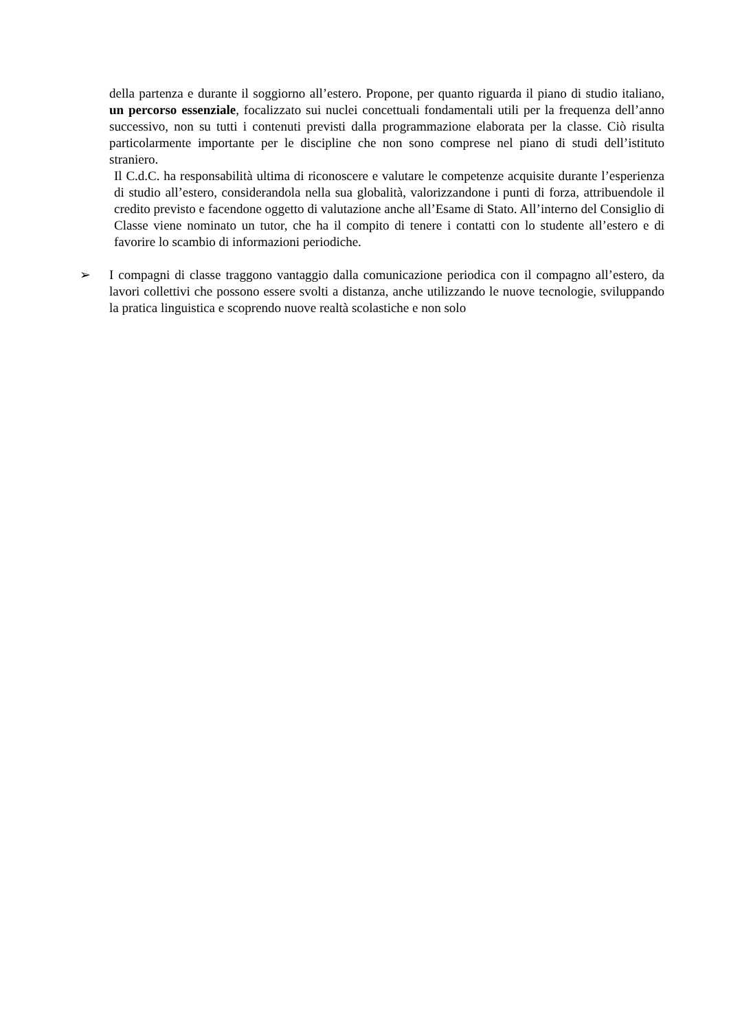della partenza e durante il soggiorno all’estero. Propone, per quanto riguarda il piano di studio italiano, un percorso essenziale, focalizzato sui nuclei concettuali fondamentali utili per la frequenza dell’anno successivo, non su tutti i contenuti previsti dalla programmazione elaborata per la classe. Ciò risulta particolarmente importante per le discipline che non sono comprese nel piano di studi dell’istituto straniero.
Il C.d.C. ha responsabilità ultima di riconoscere e valutare le competenze acquisite durante l’esperienza di studio all’estero, considerandola nella sua globalità, valorizzandone i punti di forza, attribuendole il credito previsto e facendone oggetto di valutazione anche all’Esame di Stato. All’interno del Consiglio di Classe viene nominato un tutor, che ha il compito di tenere i contatti con lo studente all’estero e di favorire lo scambio di informazioni periodiche.
➢ I compagni di classe traggono vantaggio dalla comunicazione periodica con il compagno all’estero, da lavori collettivi che possono essere svolti a distanza, anche utilizzando le nuove tecnologie, sviluppando la pratica linguistica e scoprendo nuove realtà scolastiche e non solo